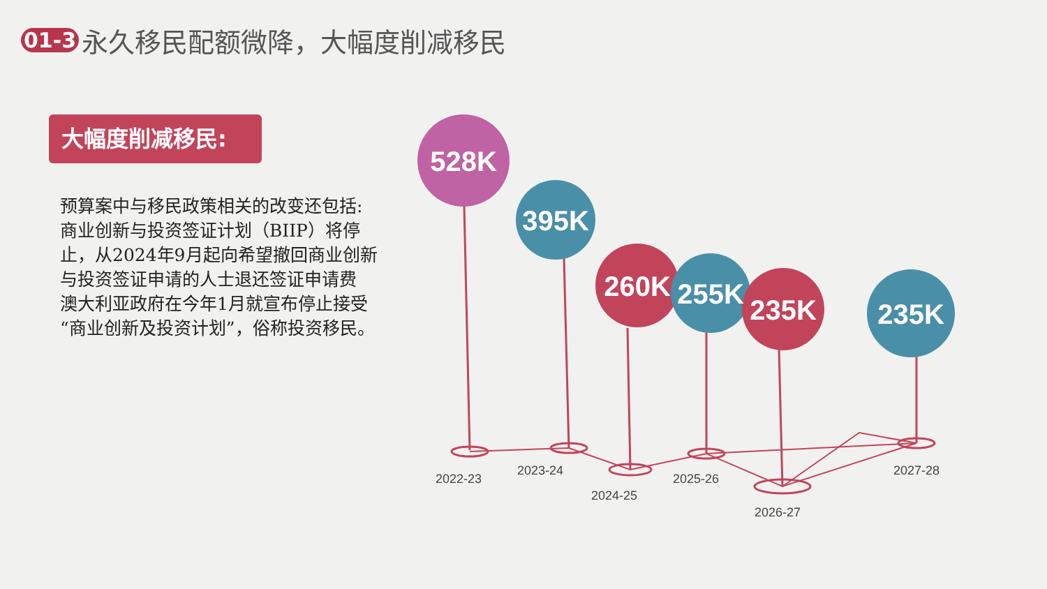01-3 永久移民配额微降，大幅度削减移民
大幅度削减移民:
预算案中与移民政策相关的改变还包括:
商业创新与投资签证计划（BIIP）将停止，从2024年9月起向希望撤回商业创新与投资签证申请的人士退还签证申请费
澳大利亚政府在今年1月就宣布停止接受“商业创新及投资计划”，俗称投资移民。
2022-23
2023-24
2024-25
2025-26
2026-27
2027-28
528K
395K
260K
255K
235K
235K